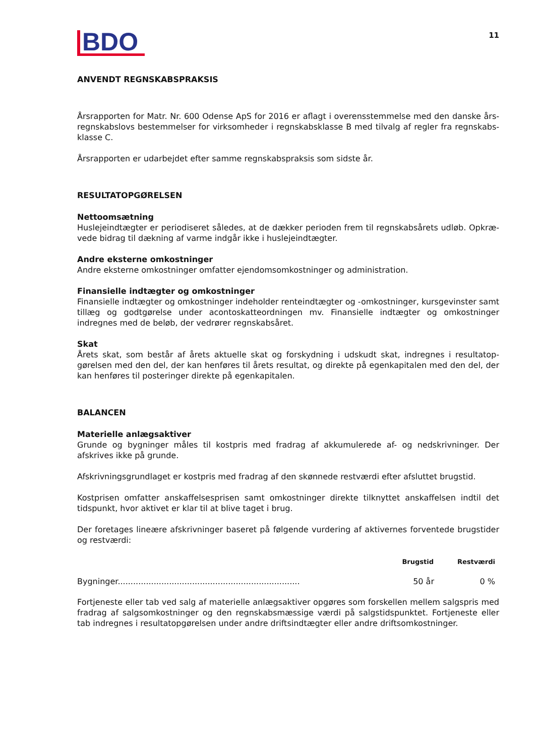BDO
11
ANVENDT REGNSKABSPRAKSIS
Årsrapporten for Matr. Nr. 600 Odense ApS for 2016 er aflagt i overensstemmelse med den danske års­regnskabslovs bestemmelser for virksomheder i regnskabsklasse B med tilvalg af regler fra regnskabs­klasse C.
Årsrapporten er udarbejdet efter samme regnskabspraksis som sidste år.
RESULTATOPGØRELSEN
Nettoomsætning
Huslejeindtægter er periodiseret således, at de dækker perioden frem til regnskabsårets udløb. Opkræ­vede bidrag til dækning af varme indgår ikke i huslejeindtægter.
Andre eksterne omkostninger
Andre eksterne omkostninger omfatter ejendomsomkostninger og administration.
Finansielle indtægter og omkostninger
Finansielle indtægter og omkostninger indeholder renteindtægter og -omkostninger, kursgevinster samt tillæg og godtgørelse under acontoskatteordningen mv. Finansielle indtægter og omkostninger indregnes med de beløb, der vedrører regnskabsåret.
Skat
Årets skat, som består af årets aktuelle skat og forskydning i udskudt skat, indregnes i resultatop­gørelsen med den del, der kan henføres til årets resultat, og direkte på egenkapitalen med den del, der kan henføres til posteringer direkte på egenkapitalen.
BALANCEN
Materielle anlægsaktiver
Grunde og bygninger måles til kostpris med fradrag af akkumulerede af- og nedskrivninger. Der afskrives ikke på grunde.
Afskrivningsgrundlaget er kostpris med fradrag af den skønnede restværdi efter afsluttet brugstid.
Kostprisen omfatter anskaffelsesprisen samt omkostninger direkte tilknyttet anskaffelsen indtil det tidspunkt, hvor aktivet er klar til at blive taget i brug.
Der foretages lineære afskrivninger baseret på følgende vurdering af aktivernes forventede brugstider og restværdi:
| | Brugstid | Restværdi |
| --- | --- | --- |
| Bygninger....................................................................... | 50 år | 0 % |
Fortjeneste eller tab ved salg af materielle anlægsaktiver opgøres som forskellen mellem salgspris med fradrag af salgsomkostninger og den regnskabsmæssige værdi på salgstidspunktet. Fortjeneste eller tab indregnes i resultatopgørelsen under andre driftsindtægter eller andre driftsomkostninger.